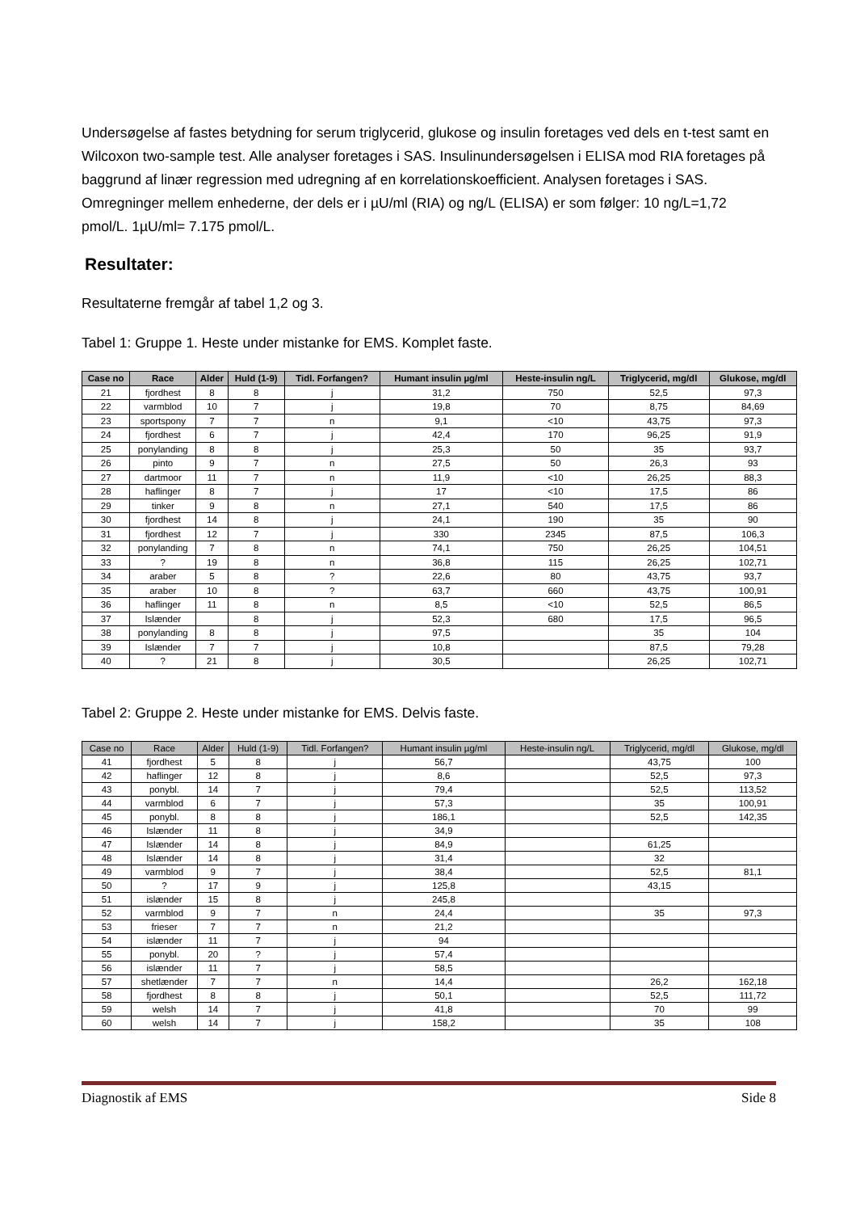Undersøgelse af fastes betydning for serum triglycerid, glukose og insulin foretages ved dels en t-test samt en Wilcoxon two-sample test. Alle analyser foretages i SAS. Insulinundersøgelsen i ELISA mod RIA foretages på baggrund af linær regression med udregning af en korrelationskoefficient. Analysen foretages i SAS. Omregninger mellem enhederne, der dels er i µU/ml (RIA) og ng/L (ELISA) er som følger: 10 ng/L=1,72 pmol/L. 1µU/ml= 7.175 pmol/L.
Resultater:
Resultaterne fremgår af tabel 1,2 og 3.
Tabel 1: Gruppe 1. Heste under mistanke for EMS. Komplet faste.
| Case no | Race | Alder | Huld (1-9) | Tidl. Forfangen? | Humant insulin µg/ml | Heste-insulin ng/L | Triglycerid, mg/dl | Glukose, mg/dl |
| --- | --- | --- | --- | --- | --- | --- | --- | --- |
| 21 | fjordhest | 8 | 8 | j | 31,2 | 750 | 52,5 | 97,3 |
| 22 | varmblod | 10 | 7 | j | 19,8 | 70 | 8,75 | 84,69 |
| 23 | sportspony | 7 | 7 | n | 9,1 | <10 | 43,75 | 97,3 |
| 24 | fjordhest | 6 | 7 | j | 42,4 | 170 | 96,25 | 91,9 |
| 25 | ponylanding | 8 | 8 | j | 25,3 | 50 | 35 | 93,7 |
| 26 | pinto | 9 | 7 | n | 27,5 | 50 | 26,3 | 93 |
| 27 | dartmoor | 11 | 7 | n | 11,9 | <10 | 26,25 | 88,3 |
| 28 | haflinger | 8 | 7 | j | 17 | <10 | 17,5 | 86 |
| 29 | tinker | 9 | 8 | n | 27,1 | 540 | 17,5 | 86 |
| 30 | fjordhest | 14 | 8 | j | 24,1 | 190 | 35 | 90 |
| 31 | fjordhest | 12 | 7 | j | 330 | 2345 | 87,5 | 106,3 |
| 32 | ponylanding | 7 | 8 | n | 74,1 | 750 | 26,25 | 104,51 |
| 33 | ? | 19 | 8 | n | 36,8 | 115 | 26,25 | 102,71 |
| 34 | araber | 5 | 8 | ? | 22,6 | 80 | 43,75 | 93,7 |
| 35 | araber | 10 | 8 | ? | 63,7 | 660 | 43,75 | 100,91 |
| 36 | haflinger | 11 | 8 | n | 8,5 | <10 | 52,5 | 86,5 |
| 37 | Islænder | | 8 | j | 52,3 | 680 | 17,5 | 96,5 |
| 38 | ponylanding | 8 | 8 | j | 97,5 | | 35 | 104 |
| 39 | Islænder | 7 | 7 | j | 10,8 | | 87,5 | 79,28 |
| 40 | ? | 21 | 8 | j | 30,5 | | 26,25 | 102,71 |
Tabel 2: Gruppe 2. Heste under mistanke for EMS. Delvis faste.
| Case no | Race | Alder | Huld (1-9) | Tidl. Forfangen? | Humant insulin µg/ml | Heste-insulin ng/L | Triglycerid, mg/dl | Glukose, mg/dl |
| --- | --- | --- | --- | --- | --- | --- | --- | --- |
| 41 | fjordhest | 5 | 8 | j | 56,7 | | 43,75 | 100 |
| 42 | haflinger | 12 | 8 | j | 8,6 | | 52,5 | 97,3 |
| 43 | ponybl. | 14 | 7 | j | 79,4 | | 52,5 | 113,52 |
| 44 | varmblod | 6 | 7 | j | 57,3 | | 35 | 100,91 |
| 45 | ponybl. | 8 | 8 | j | 186,1 | | 52,5 | 142,35 |
| 46 | Islænder | 11 | 8 | j | 34,9 | | | |
| 47 | Islænder | 14 | 8 | j | 84,9 | | 61,25 | |
| 48 | Islænder | 14 | 8 | j | 31,4 | | 32 | |
| 49 | varmblod | 9 | 7 | j | 38,4 | | 52,5 | 81,1 |
| 50 | ? | 17 | 9 | j | 125,8 | | 43,15 | |
| 51 | islænder | 15 | 8 | j | 245,8 | | | |
| 52 | varmblod | 9 | 7 | n | 24,4 | | 35 | 97,3 |
| 53 | frieser | 7 | 7 | n | 21,2 | | | |
| 54 | islænder | 11 | 7 | j | 94 | | | |
| 55 | ponybl. | 20 | ? | j | 57,4 | | | |
| 56 | islænder | 11 | 7 | j | 58,5 | | | |
| 57 | shetlænder | 7 | 7 | n | 14,4 | | 26,2 | 162,18 |
| 58 | fjordhest | 8 | 8 | j | 50,1 | | 52,5 | 111,72 |
| 59 | welsh | 14 | 7 | j | 41,8 | | 70 | 99 |
| 60 | welsh | 14 | 7 | j | 158,2 | | 35 | 108 |
Diagnostik af EMS Side 8